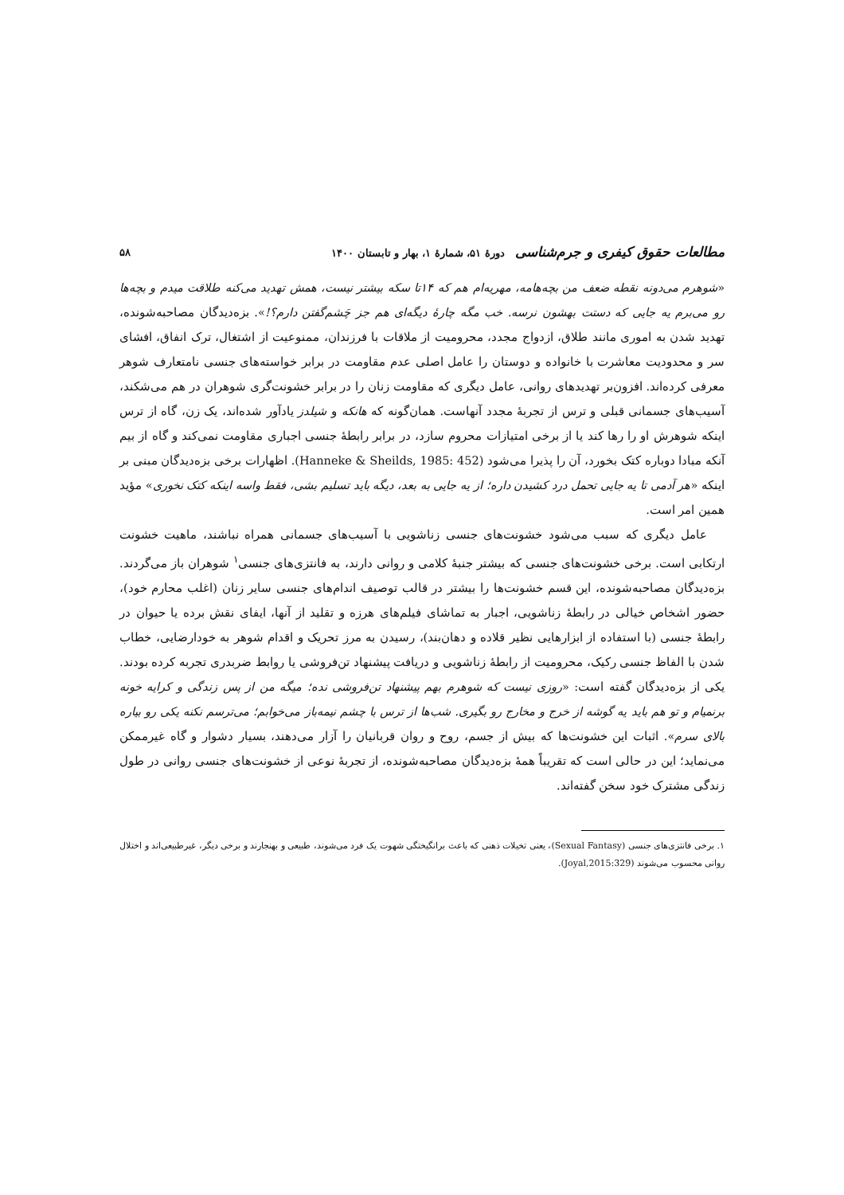مطالعات حقوق کیفری و جرم‌شناسی دورهٔ ۵۱، شمارهٔ ۱، بهار و تابستان ۱۴۰۰ ۵۸
«شوهرم می‌دونه نقطه ضعف من بچه‌هامه، مهریه‌ام هم که ۱۴تا سکه بیشتر نیست، همش تهدید می‌کنه طلاقت میدم و بچه‌ها رو می‌برم یه جایی که دستت بهشون نرسه. خب مگه چارهٔ دیگه‌ای هم جز چَشم‌گفتن دارم؟!». بزه‌دیدگان مصاحبه‌شونده، تهدید شدن به اموری مانند طلاق، ازدواج مجدد، محرومیت از ملاقات با فرزندان، ممنوعیت از اشتغال، ترک انفاق، افشای سر و محدودیت معاشرت با خانواده و دوستان را عامل اصلی عدم مقاومت در برابر خواسته‌های جنسی نامتعارف شوهر معرفی کرده‌اند. افزون‌بر تهدیدهای روانی، عامل دیگری که مقاومت زنان را در برابر خشونت‌گری شوهران در هم می‌شکند، آسیب‌های جسمانی قبلی و ترس از تجربهٔ مجدد آنهاست. همان‌گونه که هانکه و شیلدز یادآور شده‌اند، یک زن، گاه از ترس اینکه شوهرش او را رها کند یا از برخی امتیازات محروم سازد، در برابر رابطهٔ جنسی اجباری مقاومت نمی‌کند و گاه از بیم آنکه مبادا دوباره کتک بخورد، آن را پذیرا می‌شود (Hanneke & Sheilds, 1985: 452). اظهارات برخی بزه‌دیدگان مبنی بر اینکه «هر آدمی تا یه جایی تحمل درد کشیدن داره؛ از یه جایی به بعد، دیگه باید تسلیم بشی، فقط واسه اینکه کتک نخوری» مؤید همین امر است.
عامل دیگری که سبب می‌شود خشونت‌های جنسی زناشویی با آسیب‌های جسمانی همراه نباشند، ماهیت خشونت ارتکابی است. برخی خشونت‌های جنسی که بیشتر جنبهٔ کلامی و روانی دارند، به فانتزی‌های جنسی<sup>۱</sup> شوهران باز می‌گردند. بزه‌دیدگان مصاحبه‌شونده، این قسم خشونت‌ها را بیشتر در قالب توصیف اندام‌های جنسی سایر زنان (اغلب محارم خود)، حضور اشخاص خیالی در رابطهٔ زناشویی، اجبار به تماشای فیلم‌های هرزه و تقلید از آنها، ایفای نقش برده یا حیوان در رابطهٔ جنسی (با استفاده از ابزارهایی نظیر قلاده و دهان‌بند)، رسیدن به مرز تحریک و اقدام شوهر به خودارضایی، خطاب شدن با الفاظ جنسی رکیک، محرومیت از رابطهٔ زناشویی و دریافت پیشنهاد تن‌فروشی یا روابط ضربدری تجربه کرده بودند. یکی از بزه‌دیدگان گفته است: «روزی نیست که شوهرم بهم پیشنهاد تن‌فروشی نده؛ میگه من از پس زندگی و کرایه خونه برنمیام و تو هم باید یه گوشه از خرج و مخارج رو بگیری. شب‌ها از ترس با چشم نیمه‌باز می‌خوابم؛ می‌ترسم نکنه یکی رو بیاره بالای سرم». اثبات این خشونت‌ها که بیش از جسم، روح و روان قربانیان را آزار می‌دهند، بسیار دشوار و گاه غیرممکن می‌نماید؛ این در حالی است که تقریباً همهٔ بزه‌دیدگان مصاحبه‌شونده، از تجربهٔ نوعی از خشونت‌های جنسی روانی در طول زندگی مشترک خود سخن گفته‌اند.
۱. برخی فانتزی‌های جنسی (Sexual Fantasy)، یعنی تخیلات ذهنی که باعث برانگیختگی شهوت یک فرد می‌شوند، طبیعی و بهنجارند و برخی دیگر، غیرطبیعی‌اند و اختلال روانی محسوب می‌شوند (Joyal,2015:329).